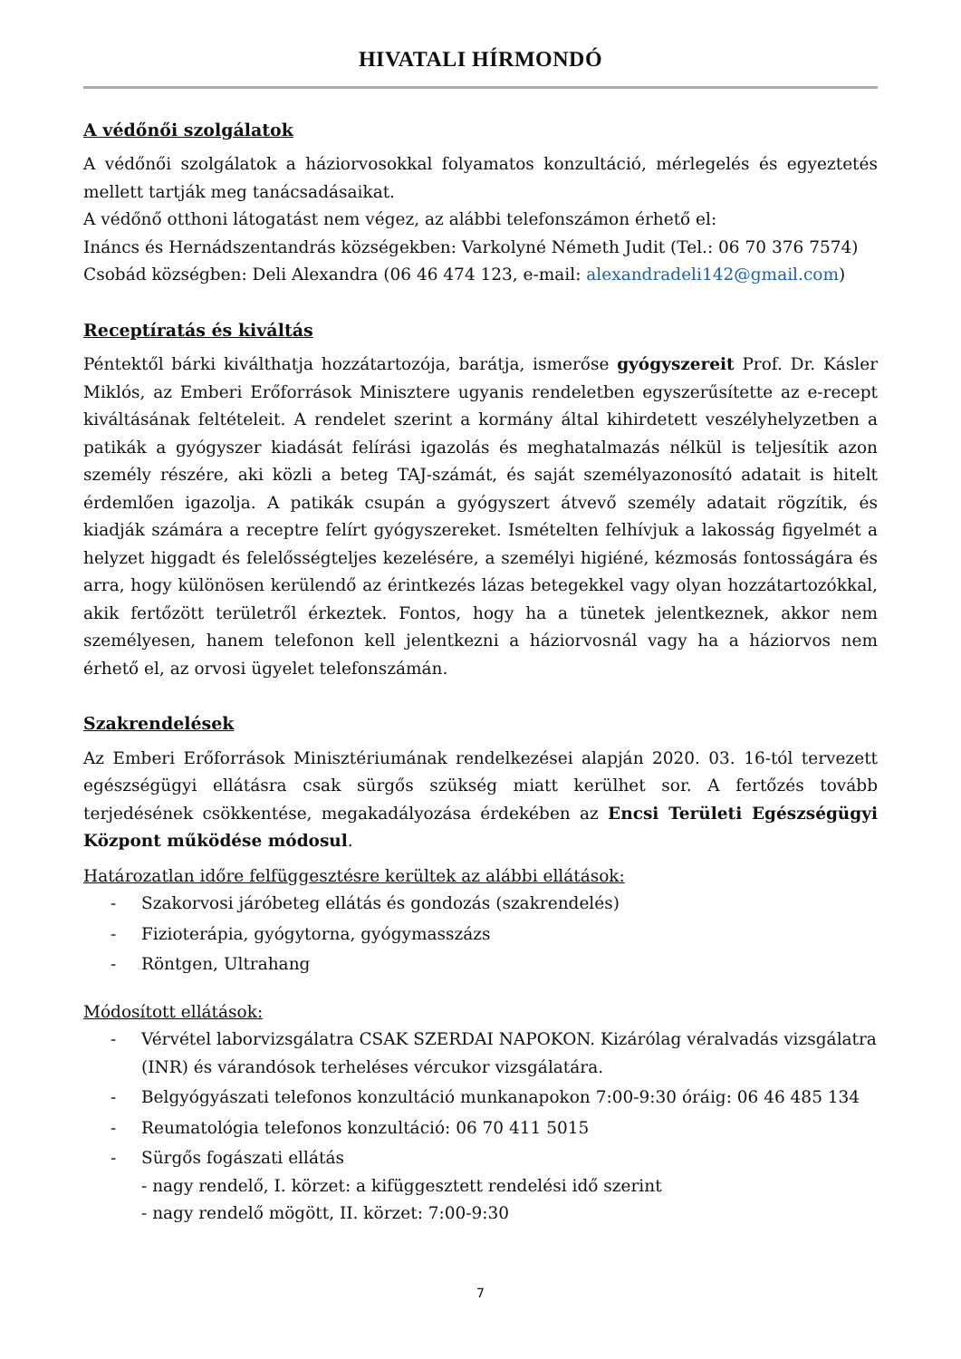HIVATALI HÍRMONDÓ
A védőnői szolgálatok
A védőnői szolgálatok a háziorvosokkal folyamatos konzultáció, mérlegelés és egyeztetés mellett tartják meg tanácsadásaikat.
A védőnő otthoni látogatást nem végez, az alábbi telefonszámon érhető el:
Ináncs és Hernádszentandrás községekben: Varkolyné Németh Judit (Tel.: 06 70 376 7574)
Csobád községben: Deli Alexandra (06 46 474 123, e-mail: alexandradeli142@gmail.com)
Receptíratás és kiváltás
Péntektől bárki kiválthatja hozzátartozója, barátja, ismerőse gyógyszereit Prof. Dr. Kásler Miklós, az Emberi Erőforrások Minisztere ugyanis rendeletben egyszerűsítette az e-recept kiváltásának feltételeit. A rendelet szerint a kormány által kihirdetett veszélyhelyzetben a patikák a gyógyszer kiadását felírási igazolás és meghatalmazás nélkül is teljesítik azon személy részére, aki közli a beteg TAJ-számát, és saját személyazonosító adatait is hitelt érdemlően igazolja. A patikák csupán a gyógyszert átvevő személy adatait rögzítik, és kiadják számára a receptre felírt gyógyszereket. Ismételten felhívjuk a lakosság figyelmét a helyzet higgadt és felelősségteljes kezelésére, a személyi higiéné, kézmosás fontosságára és arra, hogy különösen kerülendő az érintkezés lázas betegekkel vagy olyan hozzátartozókkal, akik fertőzött területről érkeztek. Fontos, hogy ha a tünetek jelentkeznek, akkor nem személyesen, hanem telefonon kell jelentkezni a háziorvosnál vagy ha a háziorvos nem érhető el, az orvosi ügyelet telefonszámán.
Szakrendelések
Az Emberi Erőforrások Minisztériumának rendelkezései alapján 2020. 03. 16-tól tervezett egészségügyi ellátásra csak sürgős szükség miatt kerülhet sor. A fertőzés tovább terjedésének csökkentése, megakadályozása érdekében az Encsi Területi Egészségügyi Központ működése módosul.
Határozatlan időre felfüggesztésre kerültek az alábbi ellátások:
- Szakorvosi járóbeteg ellátás és gondozás (szakrendelés)
- Fizioterápia, gyógytorna, gyógymasszázs
- Röntgen, Ultrahang
Módosított ellátások:
- Vérvétel laborvizsgálatra CSAK SZERDAI NAPOKON. Kizárólag véralvadás vizsgálatra (INR) és várandósok terheléses vércukor vizsgálatára.
- Belgyógyászati telefonos konzultáció munkanapokon 7:00-9:30 óráig: 06 46 485 134
- Reumatológia telefonos konzultáció: 06 70 411 5015
- Sürgős fogászati ellátás
- nagy rendelő, I. körzet: a kifüggesztett rendelési idő szerint
- nagy rendelő mögött, II. körzet: 7:00-9:30
7